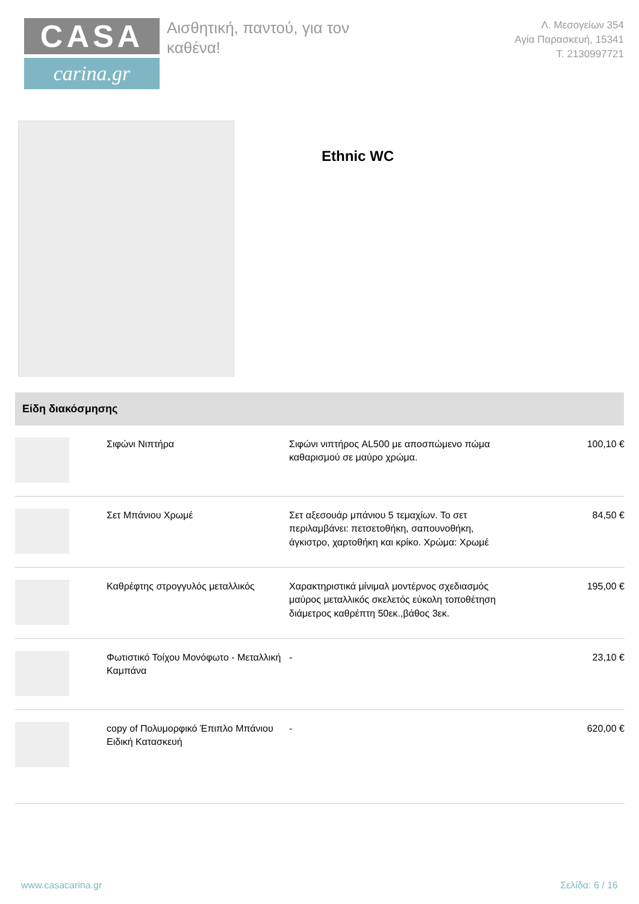CASA
carina.gr
Αισθητική, παντού, για τον καθένα!
Λ. Μεσογείων 354
Αγία Παρασκευή, 15341
Τ. 2130997721
Ethnic WC
Είδη διακόσμησης
| | Σιφώνι Νιπτήρα | Σιφώνι νιπτήρος AL500 με αποσπώμενο πώμα καθαρισμού σε μαύρο χρώμα. | 100,10 € |
| | Σετ Μπάνιου Χρωμέ | Σετ αξεσουάρ μπάνιου 5 τεμαχίων. Το σετ περιλαμβάνει: πετσετοθήκη, σαπουνοθήκη, άγκιστρο, χαρτοθήκη και κρίκο. Χρώμα: Χρωμέ | 84,50 € |
| | Καθρέφτης στρογγυλός μεταλλικός | Χαρακτηριστικά μίνιμαλ μοντέρνος σχεδιασμός μαύρος μεταλλικός σκελετός εύκολη τοποθέτηση διάμετρος καθρέπτη 50εκ.,βάθος 3εκ. | 195,00 € |
| | Φωτιστικό Τοίχου Μονόφωτο - Μεταλλική Καμπάνα | - | 23,10 € |
| | copy of Πολυμορφικό Έπιπλο Μπάνιου Ειδική Κατασκευή | - | 620,00 € |
www.casacarina.gr Σελίδα: 6 / 16